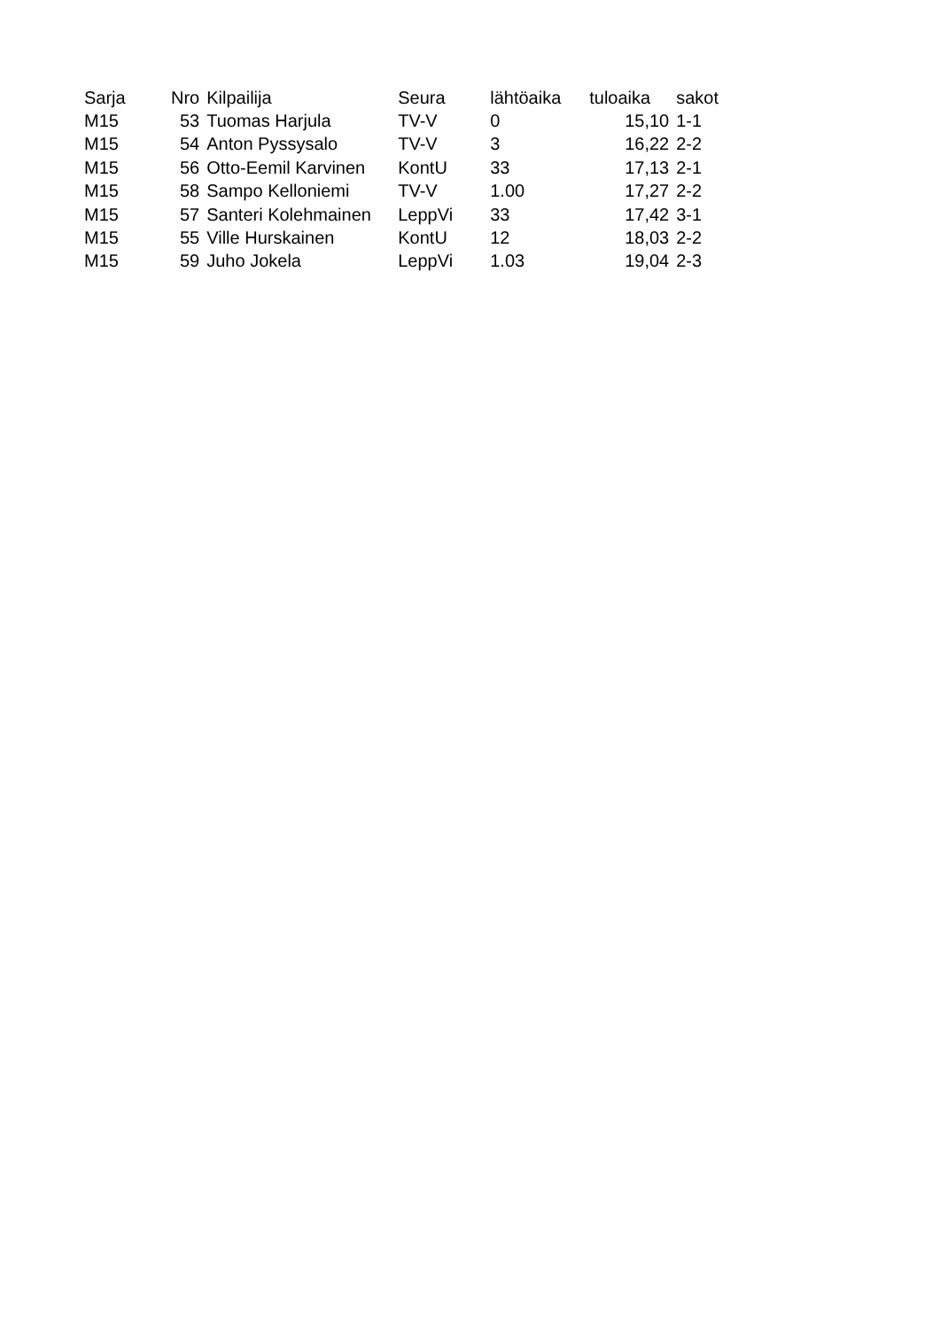| Sarja | Nro | Kilpailija | Seura | lähtöaika | tuloaika | sakot |
| --- | --- | --- | --- | --- | --- | --- |
| M15 | 53 | Tuomas Harjula | TV-V | 0 | 15,10 | 1-1 |
| M15 | 54 | Anton Pyssysalo | TV-V | 3 | 16,22 | 2-2 |
| M15 | 56 | Otto-Eemil Karvinen | KontU | 33 | 17,13 | 2-1 |
| M15 | 58 | Sampo Kelloniemi | TV-V | 1.00 | 17,27 | 2-2 |
| M15 | 57 | Santeri Kolehmainen | LeppVi | 33 | 17,42 | 3-1 |
| M15 | 55 | Ville Hurskainen | KontU | 12 | 18,03 | 2-2 |
| M15 | 59 | Juho Jokela | LeppVi | 1.03 | 19,04 | 2-3 |